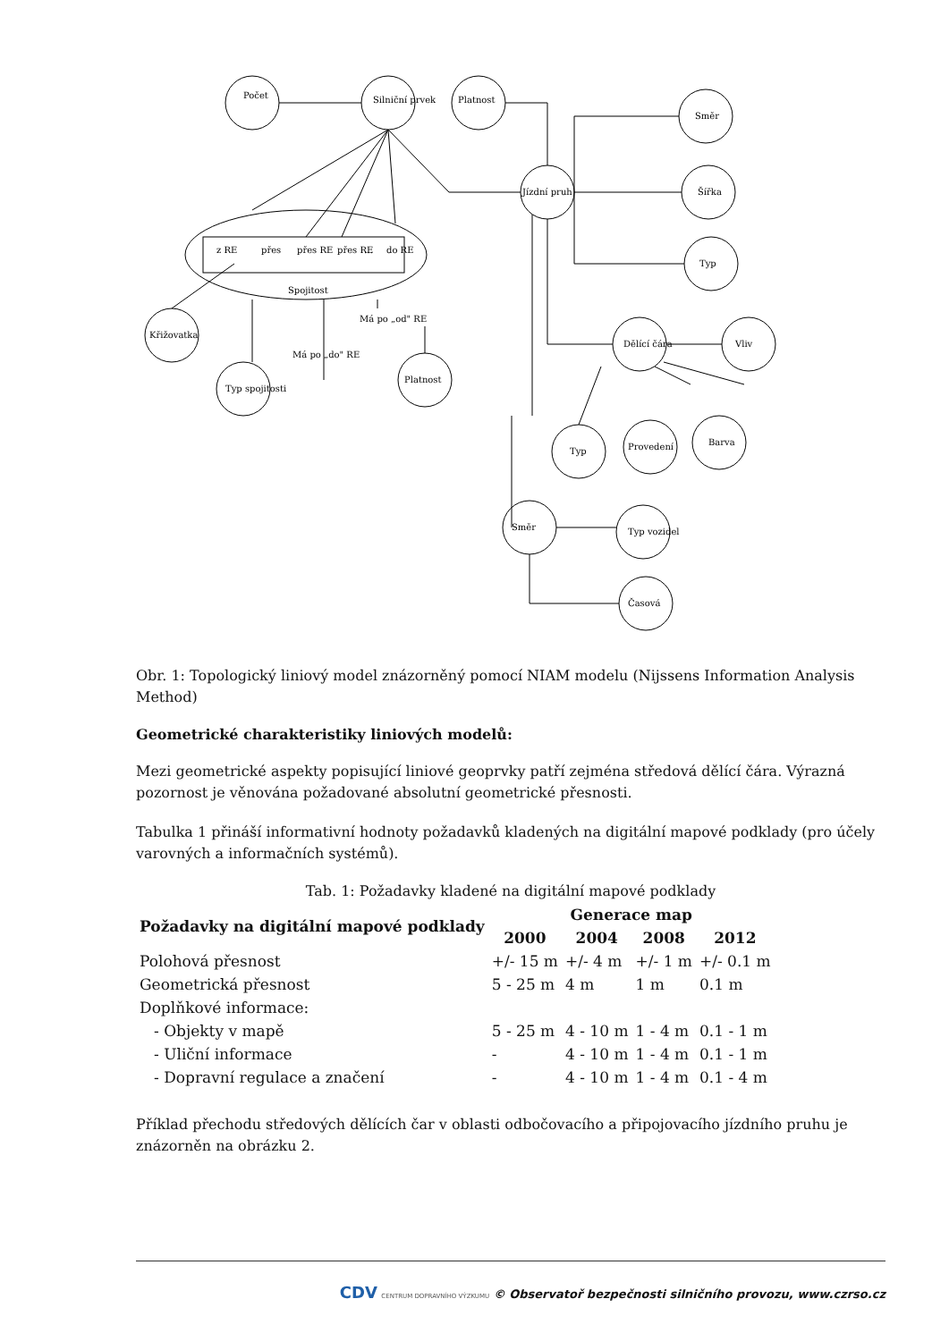Počet
Silniční prvek
Platnost
Jízdní pruh
Směr
Šířka
Typ
Spojitost
z RE
přes
přes RE
přes RE
…
do RE
Křižovatka
Typ spojitosti
Platnost
Dělící čára
Vliv
Typ
Provedení
Barva
Směr
Typ vozidel
Časová
Má po „do" RE
Má po „od" RE
Obr. 1: Topologický liniový model znázorněný pomocí NIAM modelu (Nijssens Information Analysis Method)
Geometrické charakteristiky liniových modelů:
Mezi geometrické aspekty popisující liniové geoprvky patří zejména středová dělící čára. Výrazná pozornost je věnována požadované absolutní geometrické přesnosti.
Tabulka 1 přináší informativní hodnoty požadavků kladených na digitální mapové podklady (pro účely varovných a informačních systémů).
Tab. 1: Požadavky kladené na digitální mapové podklady
| Požadavky na digitální mapové podklady | Generace map | | | |
| --- | --- | --- | --- | --- |
| | 2000 | 2004 | 2008 | 2012 |
| Polohová přesnost | +/- 15 m | +/- 4 m | +/- 1 m | +/- 0.1 m |
| Geometrická přesnost | 5 - 25 m | 4 m | 1 m | 0.1 m |
| Doplňkové informace: | | | | |
| - Objekty v mapě | 5 - 25 m | 4 - 10 m | 1 - 4 m | 0.1 - 1 m |
| - Uliční informace | - | 4 - 10 m | 1 - 4 m | 0.1 - 1 m |
| - Dopravní regulace a značení | - | 4 - 10 m | 1 - 4 m | 0.1 - 4 m |
Příklad přechodu středových dělících čar v oblasti odbočovacího a připojovacího jízdního pruhu je znázorněn na obrázku 2.
CDV CENTRUM DOPRAVNÍHO VÝZKUMU © Observatoř bezpečnosti silničního provozu, www.czrso.cz